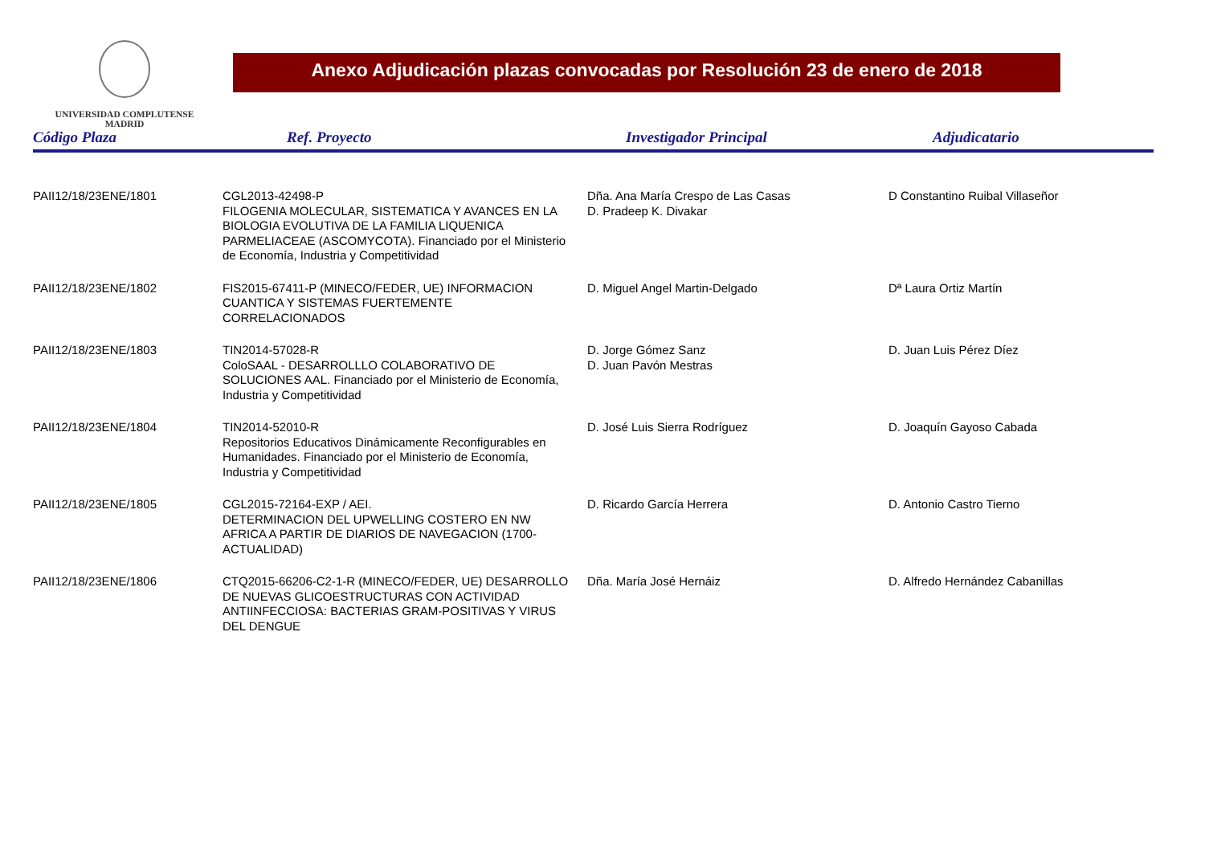UNIVERSIDAD COMPLUTENSE
MADRID
Anexo Adjudicación plazas convocadas por Resolución 23 de enero de 2018
| Código Plaza | Ref. Proyecto | Investigador Principal | Adjudicatario |
| --- | --- | --- | --- |
| PAII12/18/23ENE/1801 | CGL2013-42498-P FILOGENIA MOLECULAR, SISTEMATICA Y AVANCES EN LA BIOLOGIA EVOLUTIVA DE LA FAMILIA LIQUENICA PARMELIACEAE (ASCOMYCOTA). Financiado por el Ministerio de Economía, Industria y Competitividad | Dña. Ana María Crespo de Las Casas D. Pradeep K. Divakar | D Constantino Ruibal Villaseñor |
| PAII12/18/23ENE/1802 | FIS2015-67411-P (MINECO/FEDER, UE) INFORMACION CUANTICA Y SISTEMAS FUERTEMENTE CORRELACIONADOS | D. Miguel Angel Martin-Delgado | Dª Laura Ortiz Martín |
| PAII12/18/23ENE/1803 | TIN2014-57028-R ColoSAAL - DESARROLLLO COLABORATIVO DE SOLUCIONES AAL. Financiado por el Ministerio de Economía, Industria y Competitividad | D. Jorge Gómez Sanz D. Juan Pavón Mestras | D. Juan Luis Pérez Díez |
| PAII12/18/23ENE/1804 | TIN2014-52010-R Repositorios Educativos Dinámicamente Reconfigurables en Humanidades. Financiado por el Ministerio de Economía, Industria y Competitividad | D. José Luis Sierra Rodríguez | D. Joaquín Gayoso Cabada |
| PAII12/18/23ENE/1805 | CGL2015-72164-EXP / AEI. DETERMINACION DEL UPWELLING COSTERO EN NW AFRICA A PARTIR DE DIARIOS DE NAVEGACION (1700-ACTUALIDAD) | D. Ricardo García Herrera | D. Antonio Castro Tierno |
| PAII12/18/23ENE/1806 | CTQ2015-66206-C2-1-R (MINECO/FEDER, UE) DESARROLLO DE NUEVAS GLICOESTRUCTURAS CON ACTIVIDAD ANTIINFECCIOSA: BACTERIAS GRAM-POSITIVAS Y VIRUS DEL DENGUE | Dña. María José Hernáiz | D. Alfredo Hernández Cabanillas |